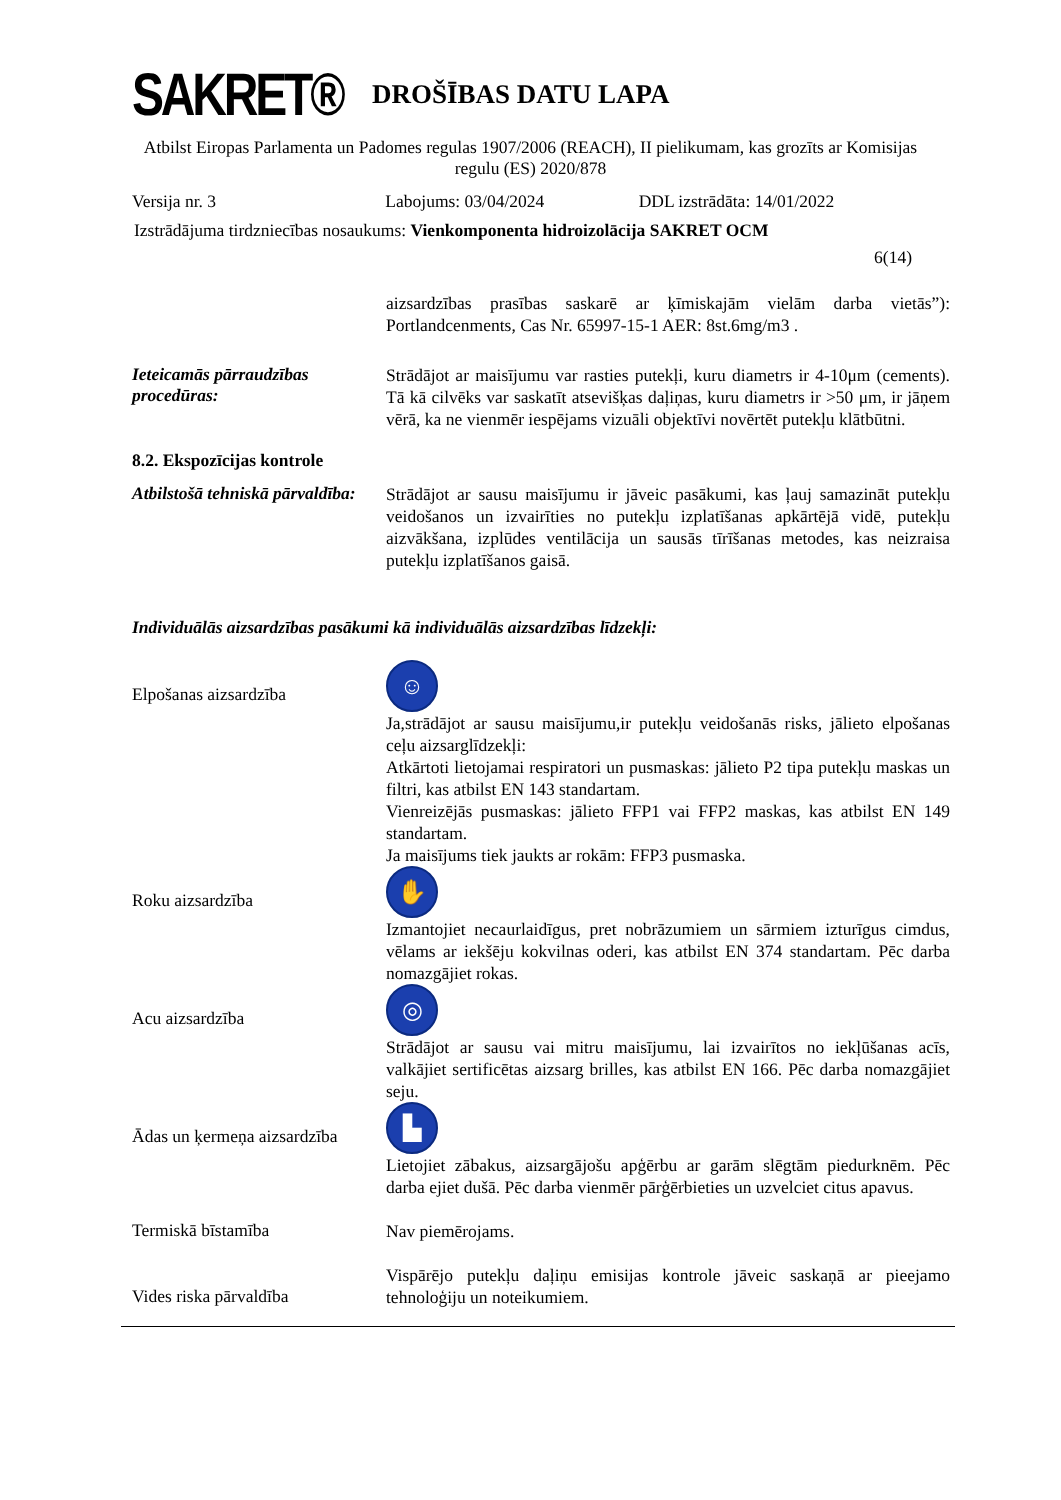SAKRET®
DROŠĪBAS DATU LAPA
Atbilst Eiropas Parlamenta un Padomes regulas 1907/2006 (REACH), II pielikumam, kas grozīts ar Komisijas regulu (ES) 2020/878
Versija nr. 3 Labojums: 03/04/2024 DDL izstrādāta: 14/01/2022
Izstrādājuma tirdzniecības nosaukums: Vienkomponenta hidroizolācija SAKRET OCM
6(14)
aizsardzības prasības saskarē ar ķīmiskajām vielām darba vietās”): Portlandcenments, Cas Nr. 65997-15-1 AER: 8st.6mg/m3 .
Ieteicamās pārraudzības procedūras:
Strādājot ar maisījumu var rasties putekļi, kuru diametrs ir 4-10μm (cements). Tā kā cilvēks var saskatīt atsevišķas daļiņas, kuru diametrs ir >50 μm, ir jāņem vērā, ka ne vienmēr iespējams vizuāli objektīvi novērtēt putekļu klātbūtni.
8.2. Ekspozīcijas kontrole
Atbilstošā tehniskā pārvaldība:
Strādājot ar sausu maisījumu ir jāveic pasākumi, kas ļauj samazināt putekļu veidošanos un izvairīties no putekļu izplatīšanas apkārtējā vidē, putekļu aizvākšana, izplūdes ventilācija un sausās tīrīšanas metodes, kas neizraisa putekļu izplatīšanos gaisā.
Individuālās aizsardzības pasākumi kā individuālās aizsardzības līdzekļi:
Elpošanas aizsardzība
☺
Ja,strādājot ar sausu maisījumu,ir putekļu veidošanās risks, jālieto elpošanas ceļu aizsarglīdzekļi:
Atkārtoti lietojamai respiratori un pusmaskas: jālieto P2 tipa putekļu maskas un filtri, kas atbilst EN 143 standartam.
Vienreizējās pusmaskas: jālieto FFP1 vai FFP2 maskas, kas atbilst EN 149 standartam.
Ja maisījums tiek jaukts ar rokām: FFP3 pusmaska.
Roku aizsardzība
✋
Izmantojiet necaurlaidīgus, pret nobrāzumiem un sārmiem izturīgus cimdus, vēlams ar iekšēju kokvilnas oderi, kas atbilst EN 374 standartam. Pēc darba nomazgājiet rokas.
Acu aizsardzība
◎
Strādājot ar sausu vai mitru maisījumu, lai izvairītos no iekļūšanas acīs, valkājiet sertificētas aizsarg brilles, kas atbilst EN 166. Pēc darba nomazgājiet seju.
Ādas un ķermeņa aizsardzība
▙
Lietojiet zābakus, aizsargājošu apģērbu ar garām slēgtām piedurknēm. Pēc darba ejiet dušā. Pēc darba vienmēr pārģērbieties un uzvelciet citus apavus.
Termiskā bīstamība
Nav piemērojams.
Vides riska pārvaldība
Vispārējo putekļu daļiņu emisijas kontrole jāveic saskaņā ar pieejamo tehnoloģiju un noteikumiem.